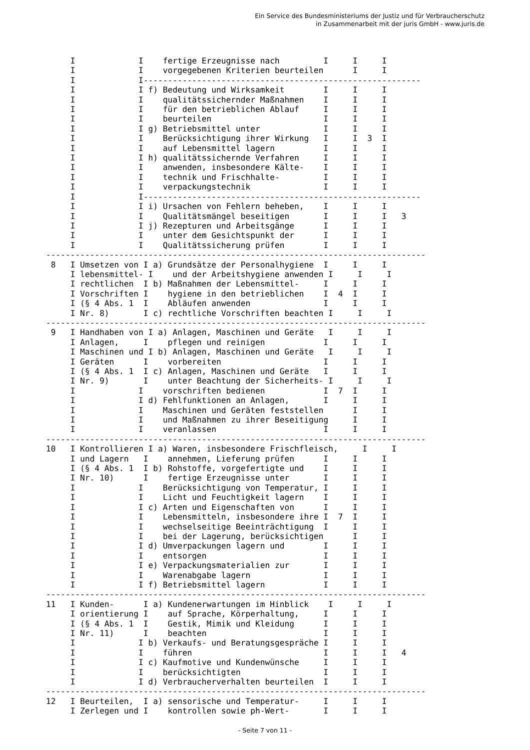Ein Service des Bundesministeriums der Justiz und für Verbraucherschutz
in Zusammenarbeit mit der juris GmbH - www.juris.de
     I             I    fertige Erzeugnisse nach         I     I     I
     I             I    vorgegebenen Kriterien beurteilen      I     I
     I             I---------------------------------------------------------
     I             I f) Bedeutung und Wirksamkeit        I     I     I
     I             I    qualitätssichernder Maßnahmen    I     I     I
     I             I    für den betrieblichen Ablauf     I     I     I
     I             I    beurteilen                       I     I     I
     I             I g) Betriebsmittel unter             I     I     I
     I             I    Berücksichtigung ihrer Wirkung   I     I  3  I
     I             I    auf Lebensmittel lagern          I     I     I
     I             I h) qualitätssichernde Verfahren     I     I     I
     I             I    anwenden, insbesondere Kälte-    I     I     I
     I             I    technik und Frischhalte-         I     I     I
     I             I    verpackungstechnik               I     I     I
     I             I---------------------------------------------------------
     I             I i) Ursachen von Fehlern beheben,    I     I     I
     I             I    Qualitätsmängel beseitigen       I     I     I   3
     I             I j) Rezepturen und Arbeitsgänge      I     I     I
     I             I    unter dem Gesichtspunkt der      I     I     I
     I             I    Qualitätssicherung prüfen        I     I     I
------------------------------------------------------------------------------
 8   I Umsetzen von I a) Grundsätze der Personalhygiene  I     I     I
     I lebensmittel- I    und der Arbeitshygiene anwenden I     I     I
     I rechtlichen  I b) Maßnahmen der Lebensmittel-     I     I     I
     I Vorschriften I    hygiene in den betrieblichen    I  4  I     I
     I (§ 4 Abs. 1  I    Abläufen anwenden               I     I     I
     I Nr. 8)       I c) rechtliche Vorschriften beachten I     I     I
------------------------------------------------------------------------------
 9   I Handhaben von I a) Anlagen, Maschinen und Geräte   I     I     I
     I Anlagen,     I    pflegen und reinigen            I     I     I
     I Maschinen und I b) Anlagen, Maschinen und Geräte   I     I     I
     I Geräten      I    vorbereiten                     I     I     I
     I (§ 4 Abs. 1  I c) Anlagen, Maschinen und Geräte   I     I     I
     I Nr. 9)       I    unter Beachtung der Sicherheits- I     I     I
     I             I    vorschriften bedienen            I  7  I     I
     I             I d) Fehlfunktionen an Anlagen,       I     I     I
     I             I    Maschinen und Geräten feststellen      I     I
     I             I    und Maßnahmen zu ihrer Beseitigung     I     I
     I             I    veranlassen                      I     I     I
------------------------------------------------------------------------------
10   I Kontrollieren I a) Waren, insbesondere Frischfleisch,     I     I
     I und Lagern   I    annehmen, Lieferung prüfen      I     I     I
     I (§ 4 Abs. 1  I b) Rohstoffe, vorgefertigte und    I     I     I
     I Nr. 10)      I    fertige Erzeugnisse unter       I     I     I
     I             I    Berücksichtigung von Temperatur, I     I     I
     I             I    Licht und Feuchtigkeit lagern    I     I     I
     I             I c) Arten und Eigenschaften von      I     I     I
     I             I    Lebensmitteln, insbesondere ihre I  7  I     I
     I             I    wechselseitige Beeinträchtigung  I     I     I
     I             I    bei der Lagerung, berücksichtigen      I     I
     I             I d) Umverpackungen lagern und        I     I     I
     I             I    entsorgen                        I     I     I
     I             I e) Verpackungsmaterialien zur       I     I     I
     I             I    Warenabgabe lagern               I     I     I
     I             I f) Betriebsmittel lagern            I     I     I
------------------------------------------------------------------------------
11   I Kunden-      I a) Kundenerwartungen im Hinblick    I     I     I
     I orientierung I    auf Sprache, Körperhaltung,     I     I     I
     I (§ 4 Abs. 1  I    Gestik, Mimik und Kleidung      I     I     I
     I Nr. 11)      I    beachten                        I     I     I
     I             I b) Verkaufs- und Beratungsgespräche I     I     I
     I             I    führen                           I     I     I   4
     I             I c) Kaufmotive und Kundenwünsche     I     I     I
     I             I    berücksichtigten                 I     I     I
     I             I d) Verbraucherverhalten beurteilen  I     I     I
------------------------------------------------------------------------------
12   I Beurteilen,  I a) sensorische und Temperatur-     I     I     I
     I Zerlegen und I    kontrollen sowie ph-Wert-       I     I     I
- Seite 7 von 11 -